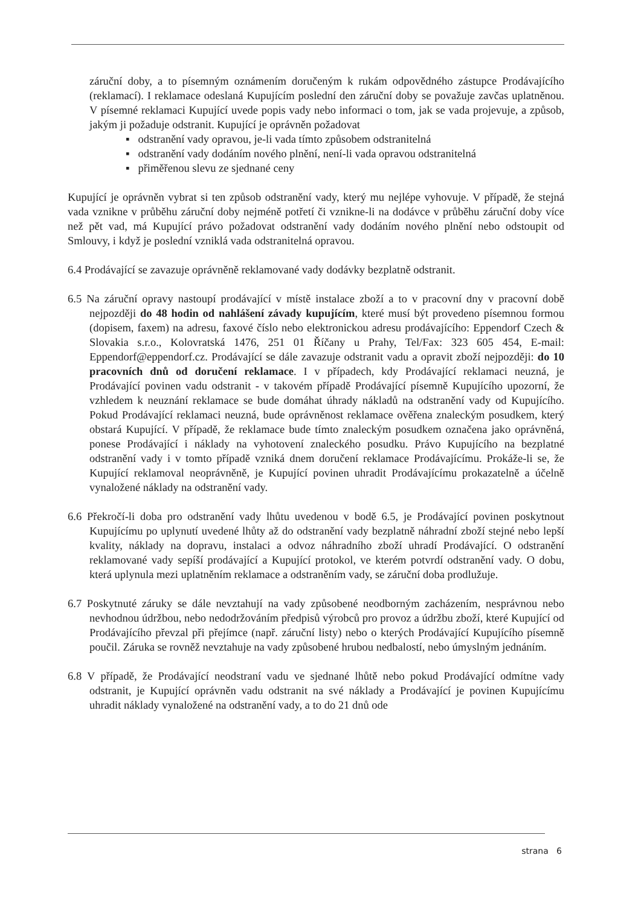záruční doby, a to písemným oznámením doručeným k rukám odpovědného zástupce Prodávajícího (reklamací). I reklamace odeslaná Kupujícím poslední den záruční doby se považuje zavčas uplatněnou. V písemné reklamaci Kupující uvede popis vady nebo informaci o tom, jak se vada projevuje, a způsob, jakým ji požaduje odstranit. Kupující je oprávněn požadovat
▪ odstranění vady opravou, je-li vada tímto způsobem odstranitelná
▪ odstranění vady dodáním nového plnění, není-li vada opravou odstranitelná
▪ přiměřenou slevu ze sjednané ceny
Kupující je oprávněn vybrat si ten způsob odstranění vady, který mu nejlépe vyhovuje. V případě, že stejná vada vznikne v průběhu záruční doby nejméně potřetí či vznikne-li na dodávce v průběhu záruční doby více než pět vad, má Kupující právo požadovat odstranění vady dodáním nového plnění nebo odstoupit od Smlouvy, i když je poslední vzniklá vada odstranitelná opravou.
6.4 Prodávající se zavazuje oprávněně reklamované vady dodávky bezplatně odstranit.
6.5 Na záruční opravy nastoupí prodávající v místě instalace zboží a to v pracovní dny v pracovní době nejpozději do 48 hodin od nahlášení závady kupujícím, které musí být provedeno písemnou formou (dopisem, faxem) na adresu, faxové číslo nebo elektronickou adresu prodávajícího: Eppendorf Czech & Slovakia s.r.o., Kolovratská 1476, 251 01 Říčany u Prahy, Tel/Fax: 323 605 454, E-mail: Eppendorf@eppendorf.cz. Prodávající se dále zavazuje odstranit vadu a opravit zboží nejpozději: do 10 pracovních dnů od doručení reklamace. I v případech, kdy Prodávající reklamaci neuzná, je Prodávající povinen vadu odstranit - v takovém případě Prodávající písemně Kupujícího upozorní, že vzhledem k neuznání reklamace se bude domáhat úhrady nákladů na odstranění vady od Kupujícího. Pokud Prodávající reklamaci neuzná, bude oprávněnost reklamace ověřena znaleckým posudkem, který obstará Kupující. V případě, že reklamace bude tímto znaleckým posudkem označena jako oprávněná, ponese Prodávající i náklady na vyhotovení znaleckého posudku. Právo Kupujícího na bezplatné odstranění vady i v tomto případě vzniká dnem doručení reklamace Prodávajícímu. Prokáže-li se, že Kupující reklamoval neoprávněně, je Kupující povinen uhradit Prodávajícímu prokazatelně a účelně vynaložené náklady na odstranění vady.
6.6 Překročí-li doba pro odstranění vady lhůtu uvedenou v bodě 6.5, je Prodávající povinen poskytnout Kupujícímu po uplynutí uvedené lhůty až do odstranění vady bezplatně náhradní zboží stejné nebo lepší kvality, náklady na dopravu, instalaci a odvoz náhradního zboží uhradí Prodávající. O odstranění reklamované vady sepíší prodávající a Kupující protokol, ve kterém potvrdí odstranění vady. O dobu, která uplynula mezi uplatněním reklamace a odstraněním vady, se záruční doba prodlužuje.
6.7 Poskytnuté záruky se dále nevztahují na vady způsobené neodborným zacházením, nesprávnou nebo nevhodnou údržbou, nebo nedodržováním předpisů výrobců pro provoz a údržbu zboží, které Kupující od Prodávajícího převzal při přejímce (např. záruční listy) nebo o kterých Prodávající Kupujícího písemně poučil. Záruka se rovněž nevztahuje na vady způsobené hrubou nedbalostí, nebo úmyslným jednáním.
6.8 V případě, že Prodávající neodstraní vadu ve sjednané lhůtě nebo pokud Prodávající odmítne vady odstranit, je Kupující oprávněn vadu odstranit na své náklady a Prodávající je povinen Kupujícímu uhradit náklady vynaložené na odstranění vady, a to do 21 dnů ode
strana 6